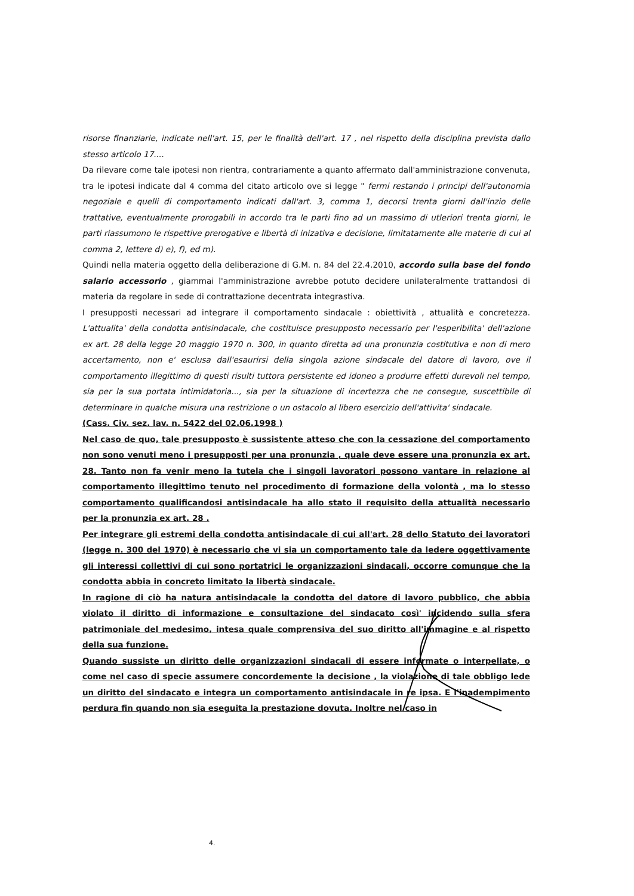risorse finanziarie, indicate nell'art. 15, per le finalità dell'art. 17 , nel rispetto della disciplina prevista dallo stesso articolo 17....
Da rilevare come tale ipotesi non rientra, contrariamente a quanto affermato dall'amministrazione convenuta, tra le ipotesi indicate dal 4 comma del citato articolo ove si legge " fermi restando i principi dell'autonomia negoziale e quelli di comportamento indicati dall'art. 3, comma 1, decorsi trenta giorni dall'inzio delle trattative, eventualmente prorogabili in accordo tra le parti fino ad un massimo di utleriori trenta giorni, le parti riassumono le rispettive prerogative e libertà di inizativa e decisione, limitatamente alle materie di cui al comma 2, lettere d) e), f), ed m).
Quindi nella materia oggetto della deliberazione di G.M. n. 84 del 22.4.2010, accordo sulla base del fondo salario accessorio , giammai l'amministrazione avrebbe potuto decidere unilateralmente trattandosi di materia da regolare in sede di contrattazione decentrata integrastiva.
I presupposti necessari ad integrare il comportamento sindacale : obiettività , attualità e concretezza. L'attualita' della condotta antisindacale, che costituisce presupposto necessario per l'esperibilita' dell'azione ex art. 28 della legge 20 maggio 1970 n. 300, in quanto diretta ad una pronunzia costitutiva e non di mero accertamento, non e' esclusa dall'esaurirsi della singola azione sindacale del datore di lavoro, ove il comportamento illegittimo di questi risulti tuttora persistente ed idoneo a produrre effetti durevoli nel tempo, sia per la sua portata intimidatoria..., sia per la situazione di incertezza che ne consegue, suscettibile di determinare in qualche misura una restrizione o un ostacolo al libero esercizio dell'attivita' sindacale.
(Cass. Civ. sez. lav. n. 5422 del 02.06.1998 )
Nel caso de quo, tale presupposto è sussistente atteso che con la cessazione del comportamento non sono venuti meno i presupposti per una pronunzia , quale deve essere una pronunzia ex art. 28. Tanto non fa venir meno la tutela che i singoli lavoratori possono vantare in relazione al comportamento illegittimo tenuto nel procedimento di formazione della volontà , ma lo stesso comportamento qualificandosi antisindacale ha allo stato il requisito della attualità necessario per la pronunzia ex art. 28 .
Per integrare gli estremi della condotta antisindacale di cui all'art. 28 dello Statuto dei lavoratori (legge n. 300 del 1970) è necessario che vi sia un comportamento tale da ledere oggettivamente gli interessi collettivi di cui sono portatrici le organizzazioni sindacali, occorre comunque che la condotta abbia in concreto limitato la libertà sindacale.
In ragione di ciò ha natura antisindacale la condotta del datore di lavoro pubblico, che abbia violato il diritto di informazione e consultazione del sindacato così' incidendo sulla sfera patrimoniale del medesimo, intesa quale comprensiva del suo diritto all'immagine e al rispetto della sua funzione.
Quando sussiste un diritto delle organizzazioni sindacali di essere informate o interpellate, o come nel caso di specie assumere concordemente la decisione , la violazione di tale obbligo lede un diritto del sindacato e integra un comportamento antisindacale in re ipsa. E l'inadempimento perdura fin quando non sia eseguita la prestazione dovuta. Inoltre nel caso in
4.